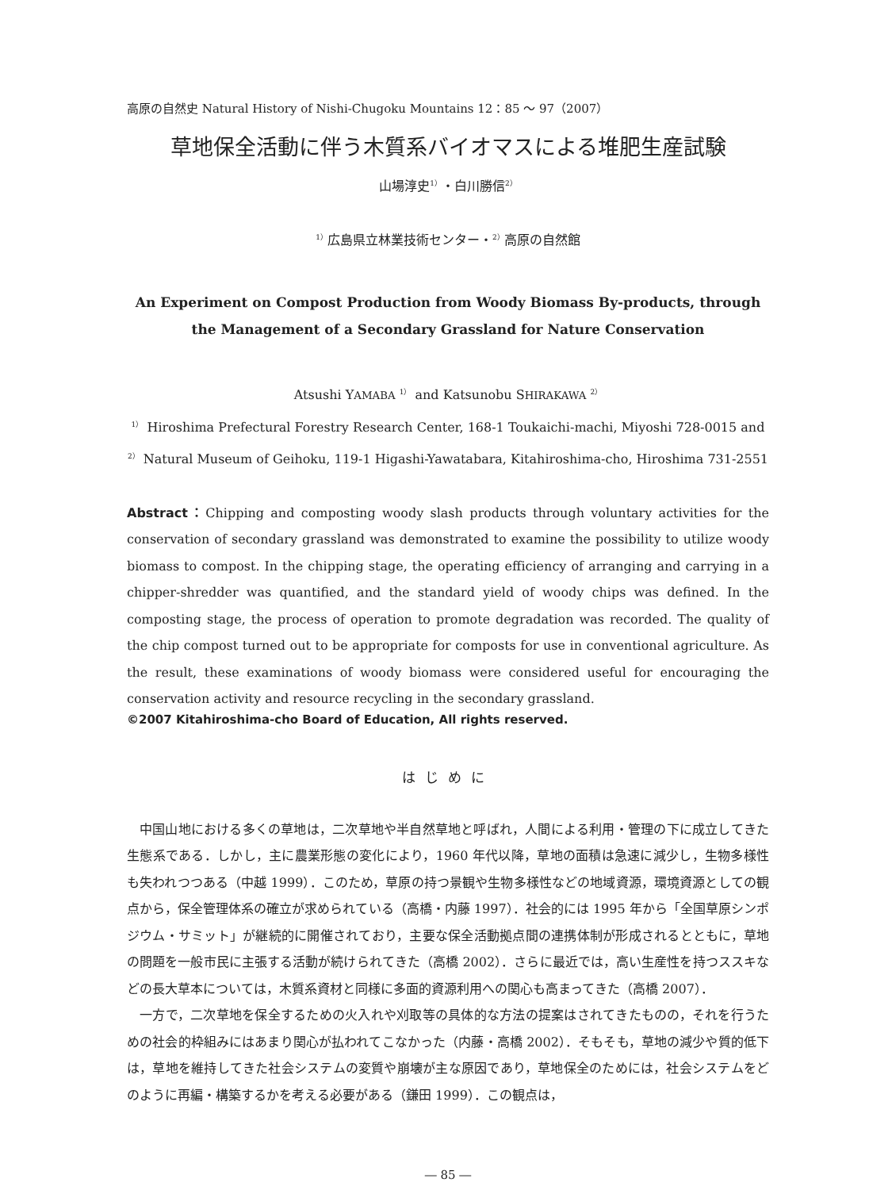高原の自然史 Natural History of Nishi-Chugoku Mountains 12：85 ～ 97（2007）
草地保全活動に伴う木質系バイオマスによる堆肥生産試験
山場淳史<sup>1）</sup>・白川勝信<sup>2）</sup>
<sup>1）</sup>広島県立林業技術センター・<sup>2）</sup>高原の自然館
An Experiment on Compost Production from Woody Biomass By-products, through
the Management of a Secondary Grassland for Nature Conservation
Atsushi YAMABA <sup>1）</sup> and Katsunobu SHIRAKAWA <sup>2）</sup>
<sup>1）</sup> Hiroshima Prefectural Forestry Research Center, 168-1 Toukaichi-machi, Miyoshi 728-0015 and
<sup>2）</sup> Natural Museum of Geihoku, 119-1 Higashi-Yawatabara, Kitahiroshima-cho, Hiroshima 731-2551
Abstract：Chipping and composting woody slash products through voluntary activities for the conservation of secondary grassland was demonstrated to examine the possibility to utilize woody biomass to compost. In the chipping stage, the operating efficiency of arranging and carrying in a chipper-shredder was quantified, and the standard yield of woody chips was defined. In the composting stage, the process of operation to promote degradation was recorded. The quality of the chip compost turned out to be appropriate for composts for use in conventional agriculture. As the result, these examinations of woody biomass were considered useful for encouraging the conservation activity and resource recycling in the secondary grassland.
©2007 Kitahiroshima-cho Board of Education, All rights reserved.
はじめに
中国山地における多くの草地は，二次草地や半自然草地と呼ばれ，人間による利用・管理の下に成立してきた生態系である．しかし，主に農業形態の変化により，1960 年代以降，草地の面積は急速に減少し，生物多様性も失われつつある（中越 1999）．このため，草原の持つ景観や生物多様性などの地域資源，環境資源としての観点から，保全管理体系の確立が求められている（高橋・内藤 1997）．社会的には 1995 年から「全国草原シンポジウム・サミット」が継続的に開催されており，主要な保全活動拠点間の連携体制が形成されるとともに，草地の問題を一般市民に主張する活動が続けられてきた（高橋 2002）．さらに最近では，高い生産性を持つススキなどの長大草本については，木質系資材と同様に多面的資源利用への関心も高まってきた（高橋 2007）．
一方で，二次草地を保全するための火入れや刈取等の具体的な方法の提案はされてきたものの，それを行うための社会的枠組みにはあまり関心が払われてこなかった（内藤・高橋 2002）．そもそも，草地の減少や質的低下は，草地を維持してきた社会システムの変質や崩壊が主な原因であり，草地保全のためには，社会システムをどのように再編・構築するかを考える必要がある（鎌田 1999）．この観点は，
― 85 ―